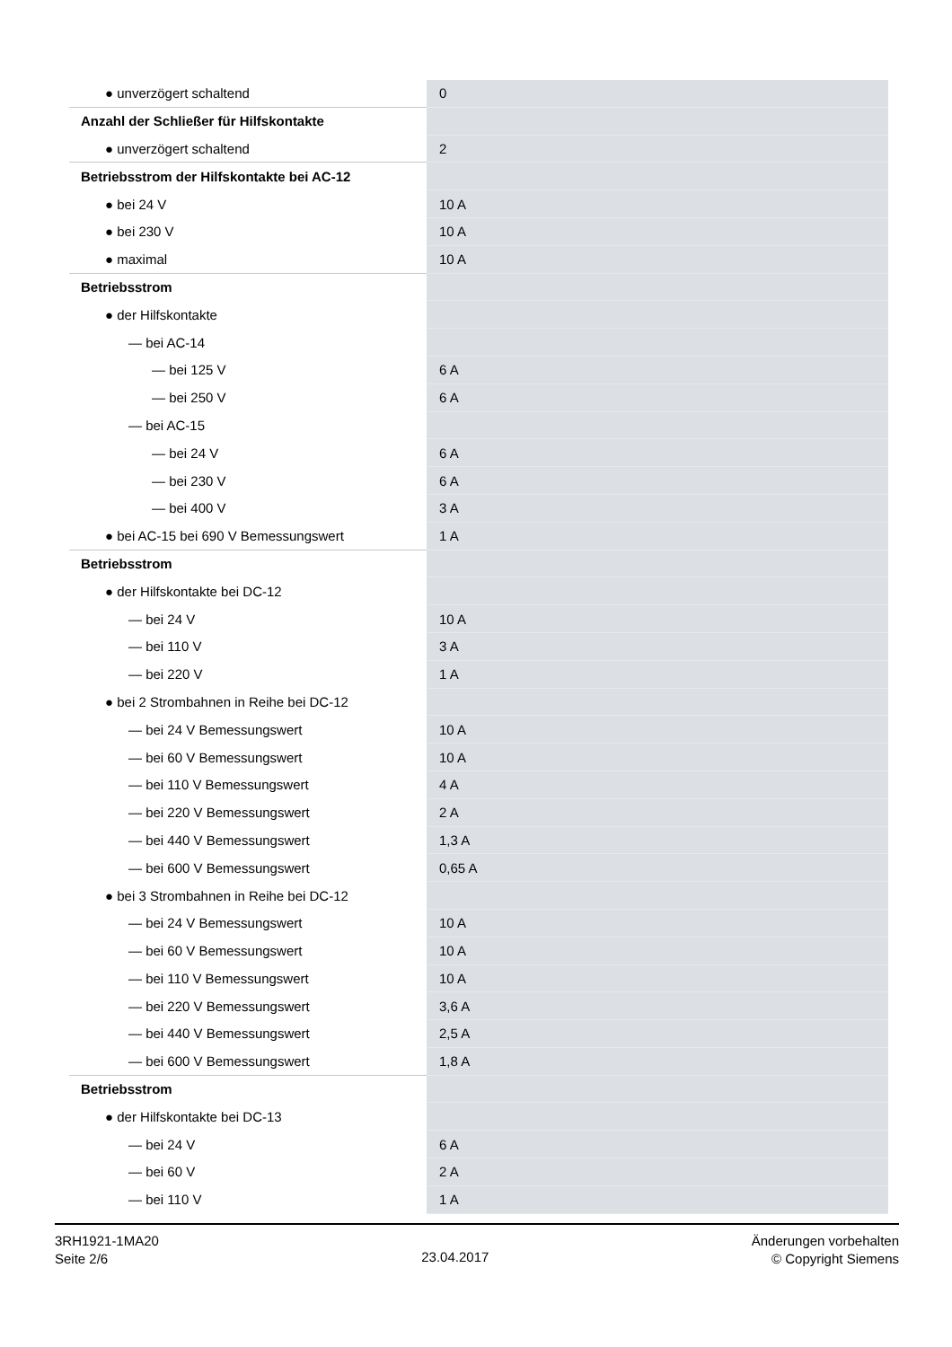| ● unverzögert schaltend | 0 |
| Anzahl der Schließer für Hilfskontakte | |
| ● unverzögert schaltend | 2 |
| Betriebsstrom der Hilfskontakte bei AC-12 | |
| ● bei 24 V | 10 A |
| ● bei 230 V | 10 A |
| ● maximal | 10 A |
| Betriebsstrom | |
| ● der Hilfskontakte | |
| — bei AC-14 | |
| — bei 125 V | 6 A |
| — bei 250 V | 6 A |
| — bei AC-15 | |
| — bei 24 V | 6 A |
| — bei 230 V | 6 A |
| — bei 400 V | 3 A |
| ● bei AC-15 bei 690 V Bemessungswert | 1 A |
| Betriebsstrom | |
| ● der Hilfskontakte bei DC-12 | |
| — bei 24 V | 10 A |
| — bei 110 V | 3 A |
| — bei 220 V | 1 A |
| ● bei 2 Strombahnen in Reihe bei DC-12 | |
| — bei 24 V Bemessungswert | 10 A |
| — bei 60 V Bemessungswert | 10 A |
| — bei 110 V Bemessungswert | 4 A |
| — bei 220 V Bemessungswert | 2 A |
| — bei 440 V Bemessungswert | 1,3 A |
| — bei 600 V Bemessungswert | 0,65 A |
| ● bei 3 Strombahnen in Reihe bei DC-12 | |
| — bei 24 V Bemessungswert | 10 A |
| — bei 60 V Bemessungswert | 10 A |
| — bei 110 V Bemessungswert | 10 A |
| — bei 220 V Bemessungswert | 3,6 A |
| — bei 440 V Bemessungswert | 2,5 A |
| — bei 600 V Bemessungswert | 1,8 A |
| Betriebsstrom | |
| ● der Hilfskontakte bei DC-13 | |
| — bei 24 V | 6 A |
| — bei 60 V | 2 A |
| — bei 110 V | 1 A |
3RH1921-1MA20
Seite 2/6
23.04.2017
Änderungen vorbehalten
© Copyright Siemens